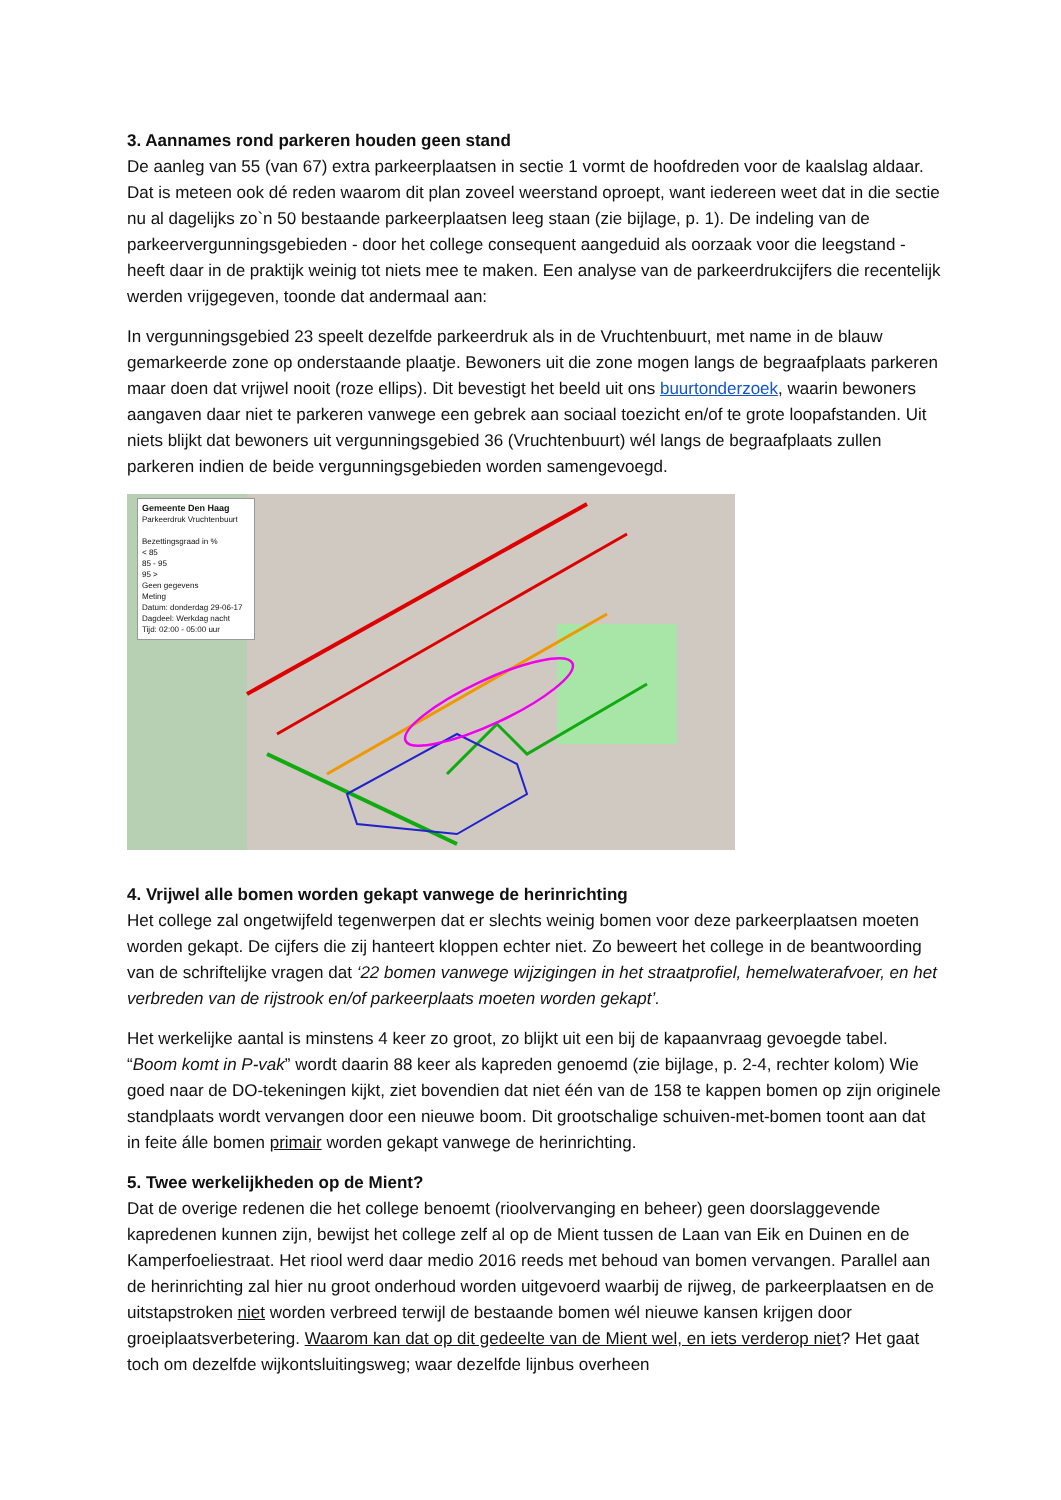3. Aannames rond parkeren houden geen stand
De aanleg van 55 (van 67) extra parkeerplaatsen in sectie 1 vormt de hoofdreden voor de kaalslag aldaar. Dat is meteen ook dé reden waarom dit plan zoveel weerstand oproept, want iedereen weet dat in die sectie nu al dagelijks zo`n 50 bestaande parkeerplaatsen leeg staan (zie bijlage, p. 1). De indeling van de parkeervergunningsgebieden - door het college consequent aangeduid als oorzaak voor die leegstand - heeft daar in de praktijk weinig tot niets mee te maken. Een analyse van de parkeerdrukcijfers die recentelijk werden vrijgegeven, toonde dat andermaal aan:
In vergunningsgebied 23 speelt dezelfde parkeerdruk als in de Vruchtenbuurt, met name in de blauw gemarkeerde zone op onderstaande plaatje. Bewoners uit die zone mogen langs de begraafplaats parkeren maar doen dat vrijwel nooit (roze ellips). Dit bevestigt het beeld uit ons buurtonderzoek, waarin bewoners aangaven daar niet te parkeren vanwege een gebrek aan sociaal toezicht en/of te grote loopafstanden. Uit niets blijkt dat bewoners uit vergunningsgebied 36 (Vruchtenbuurt) wél langs de begraafplaats zullen parkeren indien de beide vergunningsgebieden worden samengevoegd.
Gemeente Den Haag
Parkeerdruk Vruchtenbuurt
Bezettingsgraad in %
< 85
85 - 95
95 >
Geen gegevens
Meting
Datum: donderdag 29-06-17
Dagdeel: Werkdag nacht
Tijd: 02:00 - 05:00 uur
4. Vrijwel alle bomen worden gekapt vanwege de herinrichting
Het college zal ongetwijfeld tegenwerpen dat er slechts weinig bomen voor deze parkeerplaatsen moeten worden gekapt. De cijfers die zij hanteert kloppen echter niet. Zo beweert het college in de beantwoording van de schriftelijke vragen dat ‘22 bomen vanwege wijzigingen in het straatprofiel, hemelwaterafvoer, en het verbreden van de rijstrook en/of parkeerplaats moeten worden gekapt’.
Het werkelijke aantal is minstens 4 keer zo groot, zo blijkt uit een bij de kapaanvraag gevoegde tabel. “Boom komt in P-vak” wordt daarin 88 keer als kapreden genoemd (zie bijlage, p. 2-4, rechter kolom) Wie goed naar de DO-tekeningen kijkt, ziet bovendien dat niet één van de 158 te kappen bomen op zijn originele standplaats wordt vervangen door een nieuwe boom. Dit grootschalige schuiven-met-bomen toont aan dat in feite álle bomen primair worden gekapt vanwege de herinrichting.
5. Twee werkelijkheden op de Mient?
Dat de overige redenen die het college benoemt (rioolvervanging en beheer) geen doorslaggevende kapredenen kunnen zijn, bewijst het college zelf al op de Mient tussen de Laan van Eik en Duinen en de Kamperfoeliestraat. Het riool werd daar medio 2016 reeds met behoud van bomen vervangen. Parallel aan de herinrichting zal hier nu groot onderhoud worden uitgevoerd waarbij de rijweg, de parkeerplaatsen en de uitstapstroken niet worden verbreed terwijl de bestaande bomen wél nieuwe kansen krijgen door groeiplaatsverbetering. Waarom kan dat op dit gedeelte van de Mient wel, en iets verderop niet? Het gaat toch om dezelfde wijkontsluitingsweg; waar dezelfde lijnbus overheen